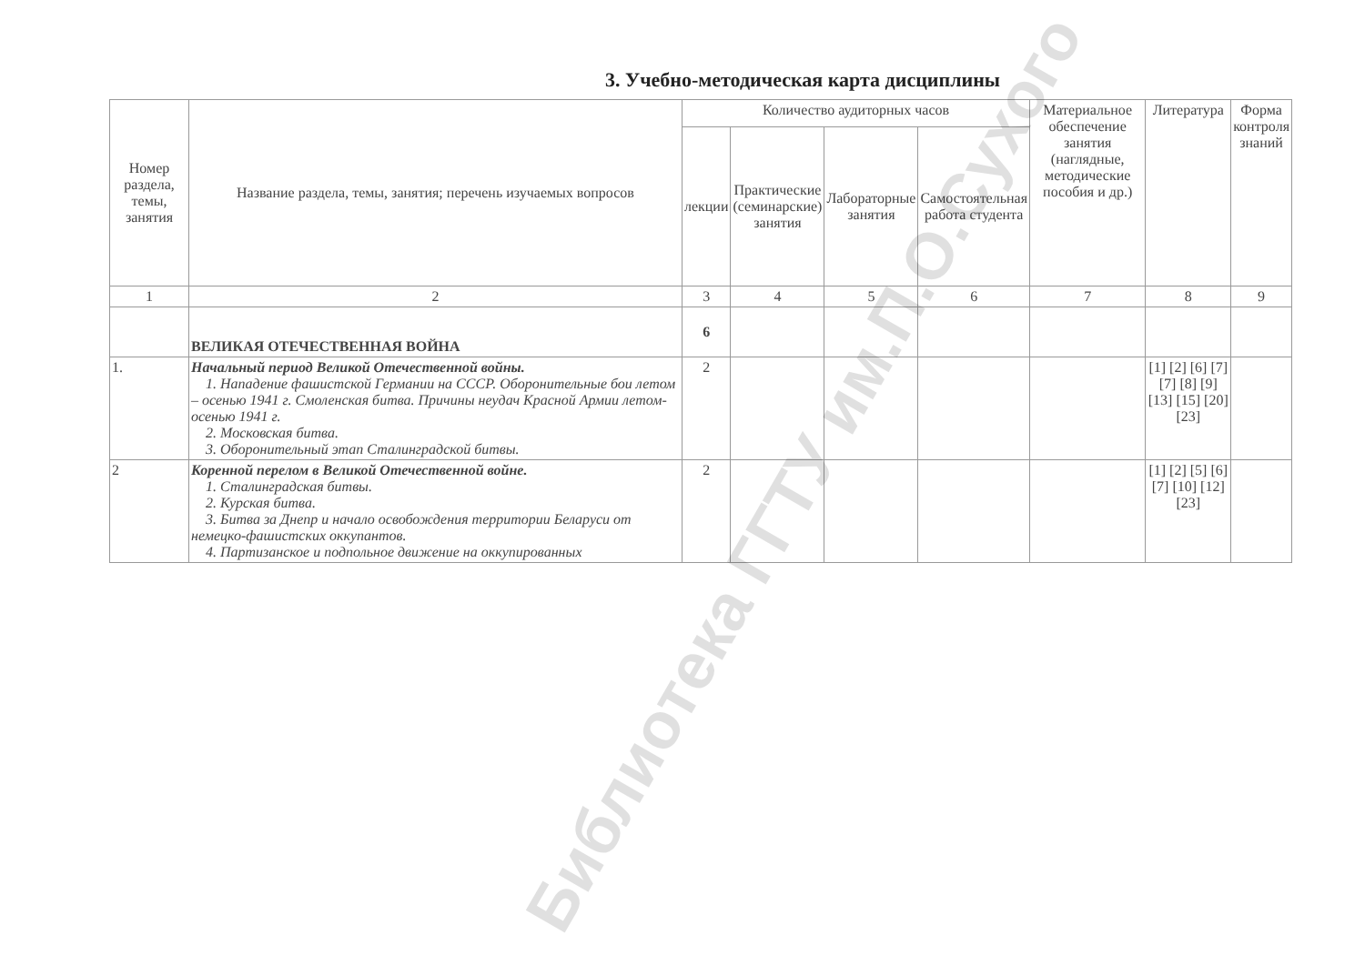3. Учебно-методическая карта дисциплины
| Номер раздела, темы, занятия | Название раздела, темы, занятия; перечень изучаемых вопросов | Количество аудиторных часов | | | | Материальное обеспечение занятия (наглядные, методические пособия и др.) | Литература | Форма контроля знаний |
| --- | --- | --- | --- | --- | --- | --- | --- | --- |
| | | лекции | Практические (семинарские) занятия | Лабораторные занятия | Самостоятельная работа студента | | | |
| 1 | 2 | 3 | 4 | 5 | 6 | 7 | 8 | 9 |
| | ВЕЛИКАЯ ОТЕЧЕСТВЕННАЯ ВОЙНА | 6 | | | | | | |
| 1. | Начальный период Великой Отечественной войны. 1. Нападение фашистской Германии на СССР. Оборонительные бои летом – осенью 1941 г. Смоленская битва. Причины неудач Красной Армии летом-осенью 1941 г. 2. Московская битва. 3. Оборонительный этап Сталинградской битвы. | 2 | | | | | [1] [2] [6] [7] [7] [8] [9] [13] [15] [20] [23] | |
| 2 | Коренной перелом в Великой Отечественной войне. 1. Сталинградская битвы. 2. Курская битва. 3. Битва за Днепр и начало освобождения территории Беларуси от немецко-фашистских оккупантов. 4. Партизанское и подпольное движение на оккупированных | 2 | | | | | [1] [2] [5] [6] [7] [10] [12] [23] | |
Библиотека ГГТУ им.П.О.Сухого